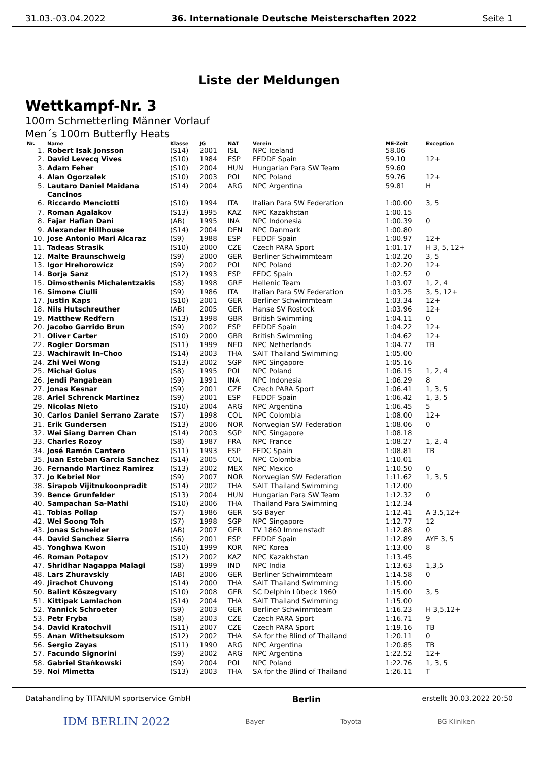31.03.-03.04.2022 36. Internationale Deutsche Meisterschaften 2022 Seite 1
Liste der Meldungen
Wettkampf-Nr. 3
100m Schmetterling Männer Vorlauf
Men´s 100m Butterfly Heats
| Nr. | Name | Klasse | JG | NAT | Verein | ME-Zeit | Exception |
| --- | --- | --- | --- | --- | --- | --- | --- |
| 1. | Robert Isak Jonsson | (S14) | 2001 | ISL | NPC Iceland | 58.06 | |
| 2. | David Levecq Vives | (S10) | 1984 | ESP | FEDDF Spain | 59.10 | 12+ |
| 3. | Adam Feher | (S10) | 2004 | HUN | Hungarian Para SW Team | 59.60 | |
| 4. | Alan Ogorzalek | (S10) | 2003 | POL | NPC Poland | 59.76 | 12+ |
| 5. | Lautaro Daniel Maidana Cancinos | (S14) | 2004 | ARG | NPC Argentina | 59.81 | H |
| 6. | Riccardo Menciotti | (S10) | 1994 | ITA | Italian Para SW Federation | 1:00.00 | 3, 5 |
| 7. | Roman Agalakov | (S13) | 1995 | KAZ | NPC Kazakhstan | 1:00.15 | |
| 8. | Fajar Hafian Dani | (AB) | 1995 | INA | NPC Indonesia | 1:00.39 | 0 |
| 9. | Alexander Hillhouse | (S14) | 2004 | DEN | NPC Danmark | 1:00.80 | |
| 10. | Jose Antonio Mari Alcaraz | (S9) | 1988 | ESP | FEDDF Spain | 1:00.97 | 12+ |
| 11. | Tadeas Strasik | (S10) | 2000 | CZE | Czech PARA Sport | 1:01.17 | H 3, 5, 12+ |
| 12. | Malte Braunschweig | (S9) | 2000 | GER | Berliner Schwimmteam | 1:02.20 | 3, 5 |
| 13. | Igor Hrehorowicz | (S9) | 2002 | POL | NPC Poland | 1:02.20 | 12+ |
| 14. | Borja Sanz | (S12) | 1993 | ESP | FEDC Spain | 1:02.52 | 0 |
| 15. | Dimosthenis Michalentzakis | (S8) | 1998 | GRE | Hellenic Team | 1:03.07 | 1, 2, 4 |
| 16. | Simone Ciulli | (S9) | 1986 | ITA | Italian Para SW Federation | 1:03.25 | 3, 5, 12+ |
| 17. | Justin Kaps | (S10) | 2001 | GER | Berliner Schwimmteam | 1:03.34 | 12+ |
| 18. | Nils Hutschreuther | (AB) | 2005 | GER | Hanse SV Rostock | 1:03.96 | 12+ |
| 19. | Matthew Redfern | (S13) | 1998 | GBR | British Swimming | 1:04.11 | 0 |
| 20. | Jacobo Garrido Brun | (S9) | 2002 | ESP | FEDDF Spain | 1:04.22 | 12+ |
| 21. | Oliver Carter | (S10) | 2000 | GBR | British Swimming | 1:04.62 | 12+ |
| 22. | Rogier Dorsman | (S11) | 1999 | NED | NPC Netherlands | 1:04.77 | TB |
| 23. | Wachirawit In-Choo | (S14) | 2003 | THA | SAIT Thailand Swimming | 1:05.00 | |
| 24. | Zhi Wei Wong | (S13) | 2002 | SGP | NPC Singapore | 1:05.16 | |
| 25. | Michał Golus | (S8) | 1995 | POL | NPC Poland | 1:06.15 | 1, 2, 4 |
| 26. | Jendi Pangabean | (S9) | 1991 | INA | NPC Indonesia | 1:06.29 | 8 |
| 27. | Jonas Kesnar | (S9) | 2001 | CZE | Czech PARA Sport | 1:06.41 | 1, 3, 5 |
| 28. | Ariel Schrenck Martinez | (S9) | 2001 | ESP | FEDDF Spain | 1:06.42 | 1, 3, 5 |
| 29. | Nicolas Nieto | (S10) | 2004 | ARG | NPC Argentina | 1:06.45 | 5 |
| 30. | Carlos Daniel Serrano Zarate | (S7) | 1998 | COL | NPC Colombia | 1:08.00 | 12+ |
| 31. | Erik Gundersen | (S13) | 2006 | NOR | Norwegian SW Federation | 1:08.06 | 0 |
| 32. | Wei Siang Darren Chan | (S14) | 2003 | SGP | NPC Singapore | 1:08.18 | |
| 33. | Charles Rozoy | (S8) | 1987 | FRA | NPC France | 1:08.27 | 1, 2, 4 |
| 34. | José Ramón Cantero | (S11) | 1993 | ESP | FEDC Spain | 1:08.81 | TB |
| 35. | Juan Esteban Garcia Sanchez | (S14) | 2005 | COL | NPC Colombia | 1:10.01 | |
| 36. | Fernando Martinez Ramirez | (S13) | 2002 | MEX | NPC Mexico | 1:10.50 | 0 |
| 37. | Jo Kebriel Nor | (S9) | 2007 | NOR | Norwegian SW Federation | 1:11.62 | 1, 3, 5 |
| 38. | Sirapob Vijitnukoonpradit | (S14) | 2002 | THA | SAIT Thailand Swimming | 1:12.00 | |
| 39. | Bence Grunfelder | (S13) | 2004 | HUN | Hungarian Para SW Team | 1:12.32 | 0 |
| 40. | Sampachan Sa-Mathi | (S10) | 2006 | THA | Thailand Para Swimming | 1:12.34 | |
| 41. | Tobias Pollap | (S7) | 1986 | GER | SG Bayer | 1:12.41 | A 3,5,12+ |
| 42. | Wei Soong Toh | (S7) | 1998 | SGP | NPC Singapore | 1:12.77 | 12 |
| 43. | Jonas Schneider | (AB) | 2007 | GER | TV 1860 Immenstadt | 1:12.88 | 0 |
| 44. | David Sanchez Sierra | (S6) | 2001 | ESP | FEDDF Spain | 1:12.89 | AYE 3, 5 |
| 45. | Yonghwa Kwon | (S10) | 1999 | KOR | NPC Korea | 1:13.00 | 8 |
| 46. | Roman Potapov | (S12) | 2002 | KAZ | NPC Kazakhstan | 1:13.45 | |
| 47. | Shridhar Nagappa Malagi | (S8) | 1999 | IND | NPC India | 1:13.63 | 1,3,5 |
| 48. | Lars Zhuravskiy | (AB) | 2006 | GER | Berliner Schwimmteam | 1:14.58 | 0 |
| 49. | Jirachot Chuvong | (S14) | 2000 | THA | SAIT Thailand Swimming | 1:15.00 | |
| 50. | Balint Köszegvary | (S10) | 2008 | GER | SC Delphin Lübeck 1960 | 1:15.00 | 3, 5 |
| 51. | Kittipak Lamlachon | (S14) | 2004 | THA | SAIT Thailand Swimming | 1:15.00 | |
| 52. | Yannick Schroeter | (S9) | 2003 | GER | Berliner Schwimmteam | 1:16.23 | H 3,5,12+ |
| 53. | Petr Fryba | (S8) | 2003 | CZE | Czech PARA Sport | 1:16.71 | 9 |
| 54. | David Kratochvil | (S11) | 2007 | CZE | Czech PARA Sport | 1:19.16 | TB |
| 55. | Anan Withetsuksom | (S12) | 2002 | THA | SA for the Blind of Thailand | 1:20.11 | 0 |
| 56. | Sergio Zayas | (S11) | 1990 | ARG | NPC Argentina | 1:20.85 | TB |
| 57. | Facundo Signorini | (S9) | 2002 | ARG | NPC Argentina | 1:22.52 | 12+ |
| 58. | Gabriel Stańkowski | (S9) | 2004 | POL | NPC Poland | 1:22.76 | 1, 3, 5 |
| 59. | Noi Mimetta | (S13) | 2003 | THA | SA for the Blind of Thailand | 1:26.11 | T |
Datahandling by TITANIUM sportservice GmbH Berlin erstellt 30.03.2022 20:50
IDM BERLIN 2022 Bayer Toyota BG Kliniken